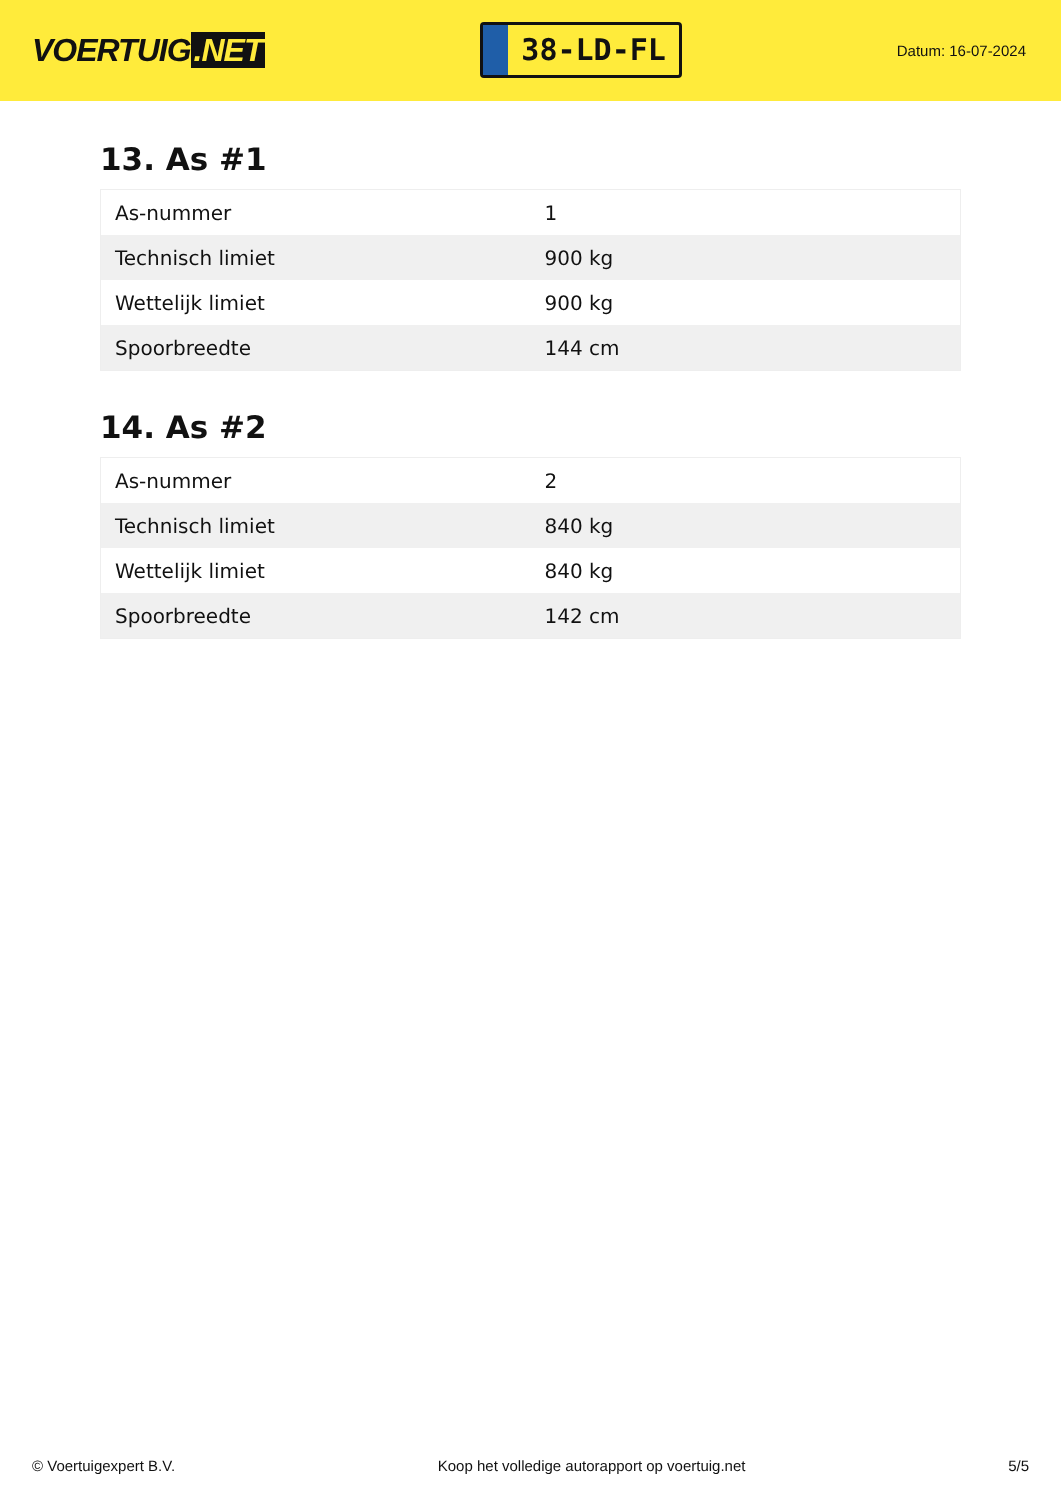VOERTUIG.NET
38-LD-FL
Datum: 16-07-2024
13. As #1
| As-nummer | 1 |
| Technisch limiet | 900 kg |
| Wettelijk limiet | 900 kg |
| Spoorbreedte | 144 cm |
14. As #2
| As-nummer | 2 |
| Technisch limiet | 840 kg |
| Wettelijk limiet | 840 kg |
| Spoorbreedte | 142 cm |
© Voertuigexpert B.V. Koop het volledige autorapport op voertuig.net 5/5